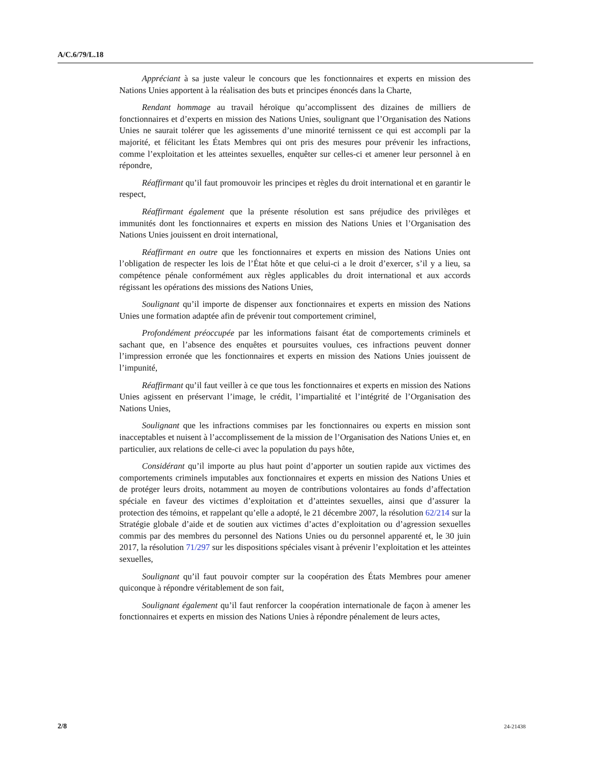A/C.6/79/L.18
Appréciant à sa juste valeur le concours que les fonctionnaires et experts en mission des Nations Unies apportent à la réalisation des buts et principes énoncés dans la Charte,
Rendant hommage au travail héroïque qu’accomplissent des dizaines de milliers de fonctionnaires et d’experts en mission des Nations Unies, soulignant que l’Organisation des Nations Unies ne saurait tolérer que les agissements d’une minorité ternissent ce qui est accompli par la majorité, et félicitant les États Membres qui ont pris des mesures pour prévenir les infractions, comme l’exploitation et les atteintes sexuelles, enquêter sur celles-ci et amener leur personnel à en répondre,
Réaffirmant qu’il faut promouvoir les principes et règles du droit international et en garantir le respect,
Réaffirmant également que la présente résolution est sans préjudice des privilèges et immunités dont les fonctionnaires et experts en mission des Nations Unies et l’Organisation des Nations Unies jouissent en droit international,
Réaffirmant en outre que les fonctionnaires et experts en mission des Nations Unies ont l’obligation de respecter les lois de l’État hôte et que celui-ci a le droit d’exercer, s’il y a lieu, sa compétence pénale conformément aux règles applicables du droit international et aux accords régissant les opérations des missions des Nations Unies,
Soulignant qu’il importe de dispenser aux fonctionnaires et experts en mission des Nations Unies une formation adaptée afin de prévenir tout comportement criminel,
Profondément préoccupée par les informations faisant état de comportements criminels et sachant que, en l’absence des enquêtes et poursuites voulues, ces infractions peuvent donner l’impression erronée que les fonctionnaires et experts en mission des Nations Unies jouissent de l’impunité,
Réaffirmant qu’il faut veiller à ce que tous les fonctionnaires et experts en mission des Nations Unies agissent en préservant l’image, le crédit, l’impartialité et l’intégrité de l’Organisation des Nations Unies,
Soulignant que les infractions commises par les fonctionnaires ou experts en mission sont inacceptables et nuisent à l’accomplissement de la mission de l’Organisation des Nations Unies et, en particulier, aux relations de celle-ci avec la population du pays hôte,
Considérant qu’il importe au plus haut point d’apporter un soutien rapide aux victimes des comportements criminels imputables aux fonctionnaires et experts en mission des Nations Unies et de protéger leurs droits, notamment au moyen de contributions volontaires au fonds d’affectation spéciale en faveur des victimes d’exploitation et d’atteintes sexuelles, ainsi que d’assurer la protection des témoins, et rappelant qu’elle a adopté, le 21 décembre 2007, la résolution 62/214 sur la Stratégie globale d’aide et de soutien aux victimes d’actes d’exploitation ou d’agression sexuelles commis par des membres du personnel des Nations Unies ou du personnel apparenté et, le 30 juin 2017, la résolution 71/297 sur les dispositions spéciales visant à prévenir l’exploitation et les atteintes sexuelles,
Soulignant qu’il faut pouvoir compter sur la coopération des États Membres pour amener quiconque à répondre véritablement de son fait,
Soulignant également qu’il faut renforcer la coopération internationale de façon à amener les fonctionnaires et experts en mission des Nations Unies à répondre pénalement de leurs actes,
2/8 24-21438